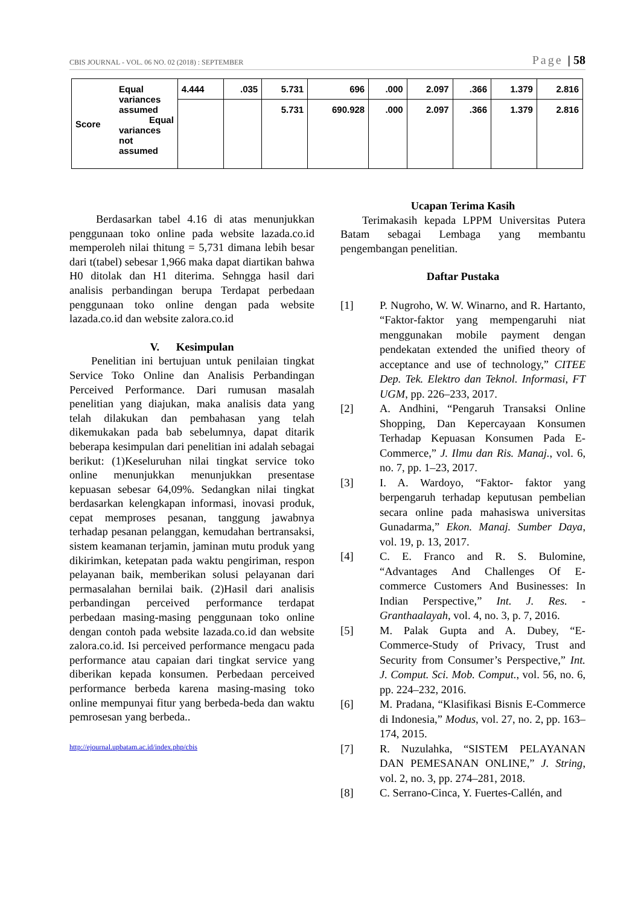CBIS JOURNAL - VOL. 06 NO. 02 (2018) : SEPTEMBER Page | 58
| Score | Equal variances assumed Equal variances not assumed | 4.444 | .035 | 5.731 | 696 | .000 | 2.097 | .366 | 1.379 | 2.816 |
| | | | | 5.731 | 690.928 | .000 | 2.097 | .366 | 1.379 | 2.816 |
Berdasarkan tabel 4.16 di atas menunjukkan penggunaan toko online pada website lazada.co.id memperoleh nilai thitung = 5,731 dimana lebih besar dari t(tabel) sebesar 1,966 maka dapat diartikan bahwa H0 ditolak dan H1 diterima. Sehngga hasil dari analisis perbandingan berupa Terdapat perbedaan penggunaan toko online dengan pada website lazada.co.id dan website zalora.co.id
V. Kesimpulan
Penelitian ini bertujuan untuk penilaian tingkat Service Toko Online dan Analisis Perbandingan Perceived Performance. Dari rumusan masalah penelitian yang diajukan, maka analisis data yang telah dilakukan dan pembahasan yang telah dikemukakan pada bab sebelumnya, dapat ditarik beberapa kesimpulan dari penelitian ini adalah sebagai berikut: (1)Keseluruhan nilai tingkat service toko online menunjukkan menunjukkan presentase kepuasan sebesar 64,09%. Sedangkan nilai tingkat berdasarkan kelengkapan informasi, inovasi produk, cepat memproses pesanan, tanggung jawabnya terhadap pesanan pelanggan, kemudahan bertransaksi, sistem keamanan terjamin, jaminan mutu produk yang dikirimkan, ketepatan pada waktu pengiriman, respon pelayanan baik, memberikan solusi pelayanan dari permasalahan bernilai baik. (2)Hasil dari analisis perbandingan perceived performance terdapat perbedaan masing-masing penggunaan toko online dengan contoh pada website lazada.co.id dan website zalora.co.id. Isi perceived performance mengacu pada performance atau capaian dari tingkat service yang diberikan kepada konsumen. Perbedaan perceived performance berbeda karena masing-masing toko online mempunyai fitur yang berbeda-beda dan waktu pemrosesan yang berbeda..
http://ejournal.upbatam.ac.id/index.php/cbis
Ucapan Terima Kasih
Terimakasih kepada LPPM Universitas Putera Batam sebagai Lembaga yang membantu pengembangan penelitian.
Daftar Pustaka
[1] P. Nugroho, W. W. Winarno, and R. Hartanto, “Faktor-faktor yang mempengaruhi niat menggunakan mobile payment dengan pendekatan extended the unified theory of acceptance and use of technology,” CITEE Dep. Tek. Elektro dan Teknol. Informasi, FT UGM, pp. 226–233, 2017.
[2] A. Andhini, “Pengaruh Transaksi Online Shopping, Dan Kepercayaan Konsumen Terhadap Kepuasan Konsumen Pada E-Commerce,” J. Ilmu dan Ris. Manaj., vol. 6, no. 7, pp. 1–23, 2017.
[3] I. A. Wardoyo, “Faktor- faktor yang berpengaruh terhadap keputusan pembelian secara online pada mahasiswa universitas Gunadarma,” Ekon. Manaj. Sumber Daya, vol. 19, p. 13, 2017.
[4] C. E. Franco and R. S. Bulomine, “Advantages And Challenges Of E-commerce Customers And Businesses: In Indian Perspective,” Int. J. Res. - Granthaalayah, vol. 4, no. 3, p. 7, 2016.
[5] M. Palak Gupta and A. Dubey, “E-Commerce-Study of Privacy, Trust and Security from Consumer’s Perspective,” Int. J. Comput. Sci. Mob. Comput., vol. 56, no. 6, pp. 224–232, 2016.
[6] M. Pradana, “Klasifikasi Bisnis E-Commerce di Indonesia,” Modus, vol. 27, no. 2, pp. 163–174, 2015.
[7] R. Nuzulahka, “SISTEM PELAYANAN DAN PEMESANAN ONLINE,” J. String, vol. 2, no. 3, pp. 274–281, 2018.
[8] C. Serrano-Cinca, Y. Fuertes-Callén, and